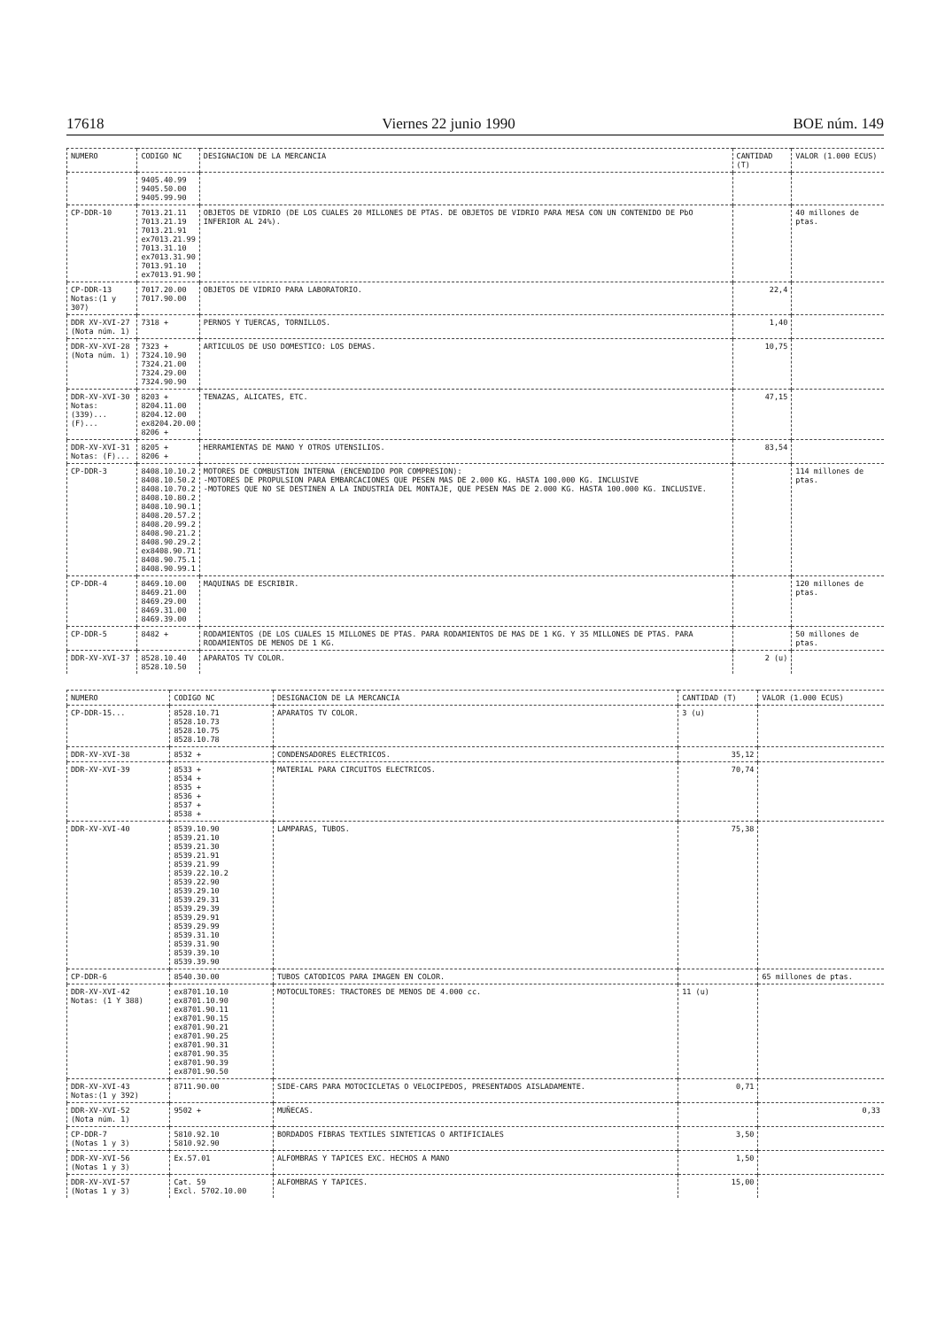17618 Viernes 22 junio 1990 BOE núm. 149
| NUMERO | CODIGO NC | DESIGNACION DE LA MERCANCIA | CANTIDAD (T) | VALOR (1.000 ECUS) |
| --- | --- | --- | --- | --- |
| | 9405.40.99 9405.50.00 9405.99.90 | | | |
| CP-DDR-10 | 7013.21.11 7013.21.19 7013.21.91 ex7013.21.99 7013.31.10 ex7013.31.90 7013.91.10 ex7013.91.90 | OBJETOS DE VIDRIO (DE LOS CUALES 20 MILLONES DE PTAS. DE OBJETOS DE VIDRIO PARA MESA CON UN CONTENIDO DE PbO INFERIOR AL 24%). | | 40 millones de ptas. |
| CP-DDR-13 Notas:(1 y 307) | 7017.20.00 7017.90.00 | OBJETOS DE VIDRIO PARA LABORATORIO. | 22,4 | |
| DDR XV-XVI-27 (Nota núm. 1) | 7318 + | PERNOS Y TUERCAS, TORNILLOS. | 1,40 | |
| DDR-XV-XVI-28 (Nota núm. 1) | 7323 + 7324.10.90 7324.21.00 7324.29.00 7324.90.90 | ARTICULOS DE USO DOMESTICO: LOS DEMAS. | 10,75 | |
| DDR-XV-XVI-30 Notas: (339)... (F)... | 8203 + 8204.11.00 8204.12.00 ex8204.20.00 8206 + | TENAZAS, ALICATES, ETC. | 47,15 | |
| DDR-XV-XVI-31 Notas: (F)... | 8205 + 8206 + | HERRAMIENTAS DE MANO Y OTROS UTENSILIOS. | 83,54 | |
| CP-DDR-3 | 8408.10.10.2 8408.10.50.2 8408.10.70.2 8408.10.80.2 8408.10.90.1 8408.20.57.2 8408.20.99.2 8408.90.21.2 8408.90.29.2 ex8408.90.71 8408.90.75.1 8408.90.99.1 | MOTORES DE COMBUSTION INTERNA (ENCENDIDO POR COMPRESION): -MOTORES DE PROPULSION PARA EMBARCACIONES QUE PESEN MAS DE 2.000 KG. HASTA 100.000 KG. INCLUSIVE -MOTORES QUE NO SE DESTINEN A LA INDUSTRIA DEL MONTAJE, QUE PESEN MAS DE 2.000 KG. HASTA 100.000 KG. INCLUSIVE. | | 114 millones de ptas. |
| CP-DDR-4 | 8469.10.00 8469.21.00 8469.29.00 8469.31.00 8469.39.00 | MAQUINAS DE ESCRIBIR. | | 120 millones de ptas. |
| CP-DDR-5 | 8482 + | RODAMIENTOS (DE LOS CUALES 15 MILLONES DE PTAS. PARA RODAMIENTOS DE MAS DE 1 KG. Y 35 MILLONES DE PTAS. PARA RODAMIENTOS DE MENOS DE 1 KG. | | 50 millones de ptas. |
| DDR-XV-XVI-37 | 8528.10.40 8528.10.50 | APARATOS TV COLOR. | 2 (u) | |
| NUMERO | CODIGO NC | DESIGNACION DE LA MERCANCIA | CANTIDAD (T) | VALOR (1.000 ECUS) |
| --- | --- | --- | --- | --- |
| CP-DDR-15... | 8528.10.71 8528.10.73 8528.10.75 8528.10.78 | APARATOS TV COLOR. | 3 (u) | |
| DDR-XV-XVI-38 | 8532 + | CONDENSADORES ELECTRICOS. | 35,12 | |
| DDR-XV-XVI-39 | 8533 + 8534 + 8535 + 8536 + 8537 + 8538 + | MATERIAL PARA CIRCUITOS ELECTRICOS. | 70,74 | |
| DDR-XV-XVI-40 | 8539.10.90 8539.21.10 8539.21.30 8539.21.91 8539.21.99 8539.22.10.2 8539.22.90 8539.29.10 8539.29.31 8539.29.39 8539.29.91 8539.29.99 8539.31.10 8539.31.90 8539.39.10 8539.39.90 | LAMPARAS, TUBOS. | 75,38 | |
| CP-DDR-6 | 8540.30.00 | TUBOS CATODICOS PARA IMAGEN EN COLOR. | | 65 millones de ptas. |
| DDR-XV-XVI-42 Notas: (1 Y 388) | ex8701.10.10 ex8701.10.90 ex8701.90.11 ex8701.90.15 ex8701.90.21 ex8701.90.25 ex8701.90.31 ex8701.90.35 ex8701.90.39 ex8701.90.50 | MOTOCULTORES: TRACTORES DE MENOS DE 4.000 cc. | 11 (u) | |
| DDR-XV-XVI-43 Notas:(1 y 392) | 8711.90.00 | SIDE-CARS PARA MOTOCICLETAS O VELOCIPEDOS, PRESENTADOS AISLADAMENTE. | 0,71 | |
| DDR-XV-XVI-52 (Nota núm. 1) | 9502 + | MUÑECAS. | | 0,33 |
| CP-DDR-7 (Notas 1 y 3) | 5810.92.10 5810.92.90 | BORDADOS FIBRAS TEXTILES SINTETICAS O ARTIFICIALES | 3,50 | |
| DDR-XV-XVI-56 (Notas 1 y 3) | Ex.57.01 | ALFOMBRAS Y TAPICES EXC. HECHOS A MANO | 1,50 | |
| DDR-XV-XVI-57 (Notas 1 y 3) | Cat. 59 Excl. 5702.10.00 | ALFOMBRAS Y TAPICES. | 15,00 | |